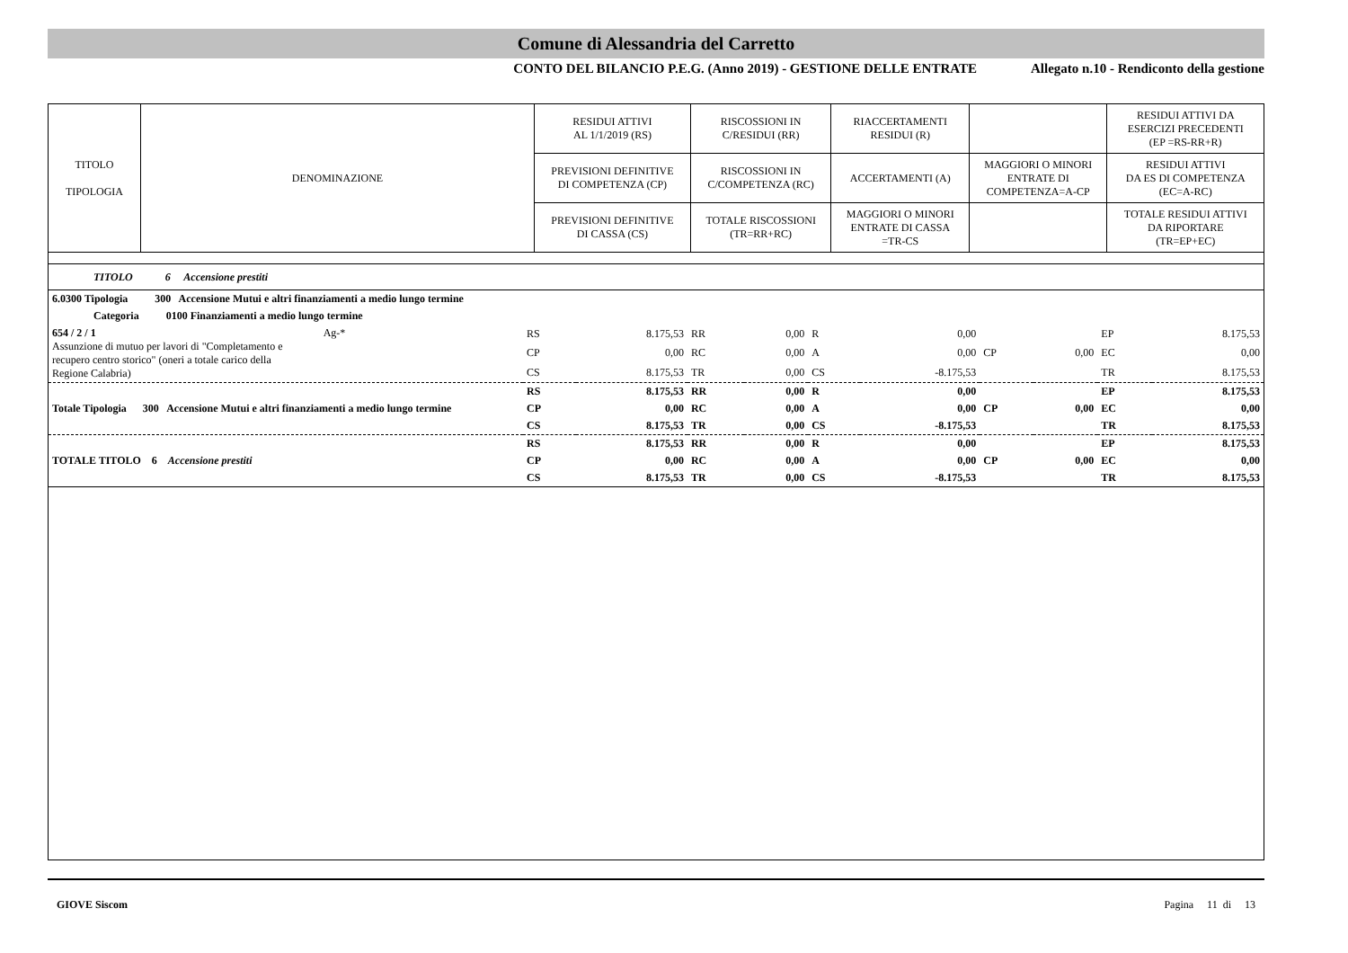Comune di Alessandria del Carretto
CONTO DEL BILANCIO P.E.G. (Anno 2019) - GESTIONE DELLE ENTRATE Allegato n.10 - Rendiconto della gestione
| TITOLO TIPOLOGIA | DENOMINAZIONE | RESIDUI ATTIVI AL 1/1/2019 (RS) | RISCOSSIONI IN C/RESIDUI (RR) | RIACCERTAMENTI RESIDUI (R) | | RESIDUI ATTIVI DA ESERCIZI PRECEDENTI (EP =RS-RR+R) |
| | | PREVISIONI DEFINITIVE DI COMPETENZA (CP) | RISCOSSIONI IN C/COMPETENZA (RC) | ACCERTAMENTI (A) | MAGGIORI O MINORI ENTRATE DI COMPETENZA=A-CP | RESIDUI ATTIVI DA ES DI COMPETENZA (EC=A-RC) |
| | | PREVISIONI DEFINITIVE DI CASSA (CS) | TOTALE RISCOSSIONI (TR=RR+RC) | MAGGIORI O MINORI ENTRATE DI CASSA =TR-CS | | TOTALE RESIDUI ATTIVI DA RIPORTARE (TR=EP+EC) |
| TITOLO 6 Accensione prestiti | | | | | | | | | | |
| 6.0300 Tipologia 300 Accensione Mutui e altri finanziamenti a medio lungo termine | | | | | | | | | | |
| Categoria 0100 Finanziamenti a medio lungo termine | | | | | | | | | | |
| 654 / 2 / 1 Ag-* Assunzione di mutuo per lavori di "Completamento e recupero centro storico" (oneri a totale carico della Regione Calabria) | RS | 8.175,53 | RR | 0,00 | R | 0,00 | | | EP | 8.175,53 |
| | CP | 0,00 | RC | 0,00 | A | 0,00 | CP | 0,00 | EC | 0,00 |
| | CS | 8.175,53 | TR | 0,00 | CS | -8.175,53 | | | TR | 8.175,53 |
| Totale Tipologia 300 Accensione Mutui e altri finanziamenti a medio lungo termine | RS | 8.175,53 | RR | 0,00 | R | 0,00 | | | EP | 8.175,53 |
| | CP | 0,00 | RC | 0,00 | A | 0,00 | CP | 0,00 | EC | 0,00 |
| | CS | 8.175,53 | TR | 0,00 | CS | -8.175,53 | | | TR | 8.175,53 |
| TOTALE TITOLO 6 Accensione prestiti | RS | 8.175,53 | RR | 0,00 | R | 0,00 | | | EP | 8.175,53 |
| | CP | 0,00 | RC | 0,00 | A | 0,00 | CP | 0,00 | EC | 0,00 |
| | CS | 8.175,53 | TR | 0,00 | CS | -8.175,53 | | | TR | 8.175,53 |
GIOVE Siscom Pagina 11 di 13